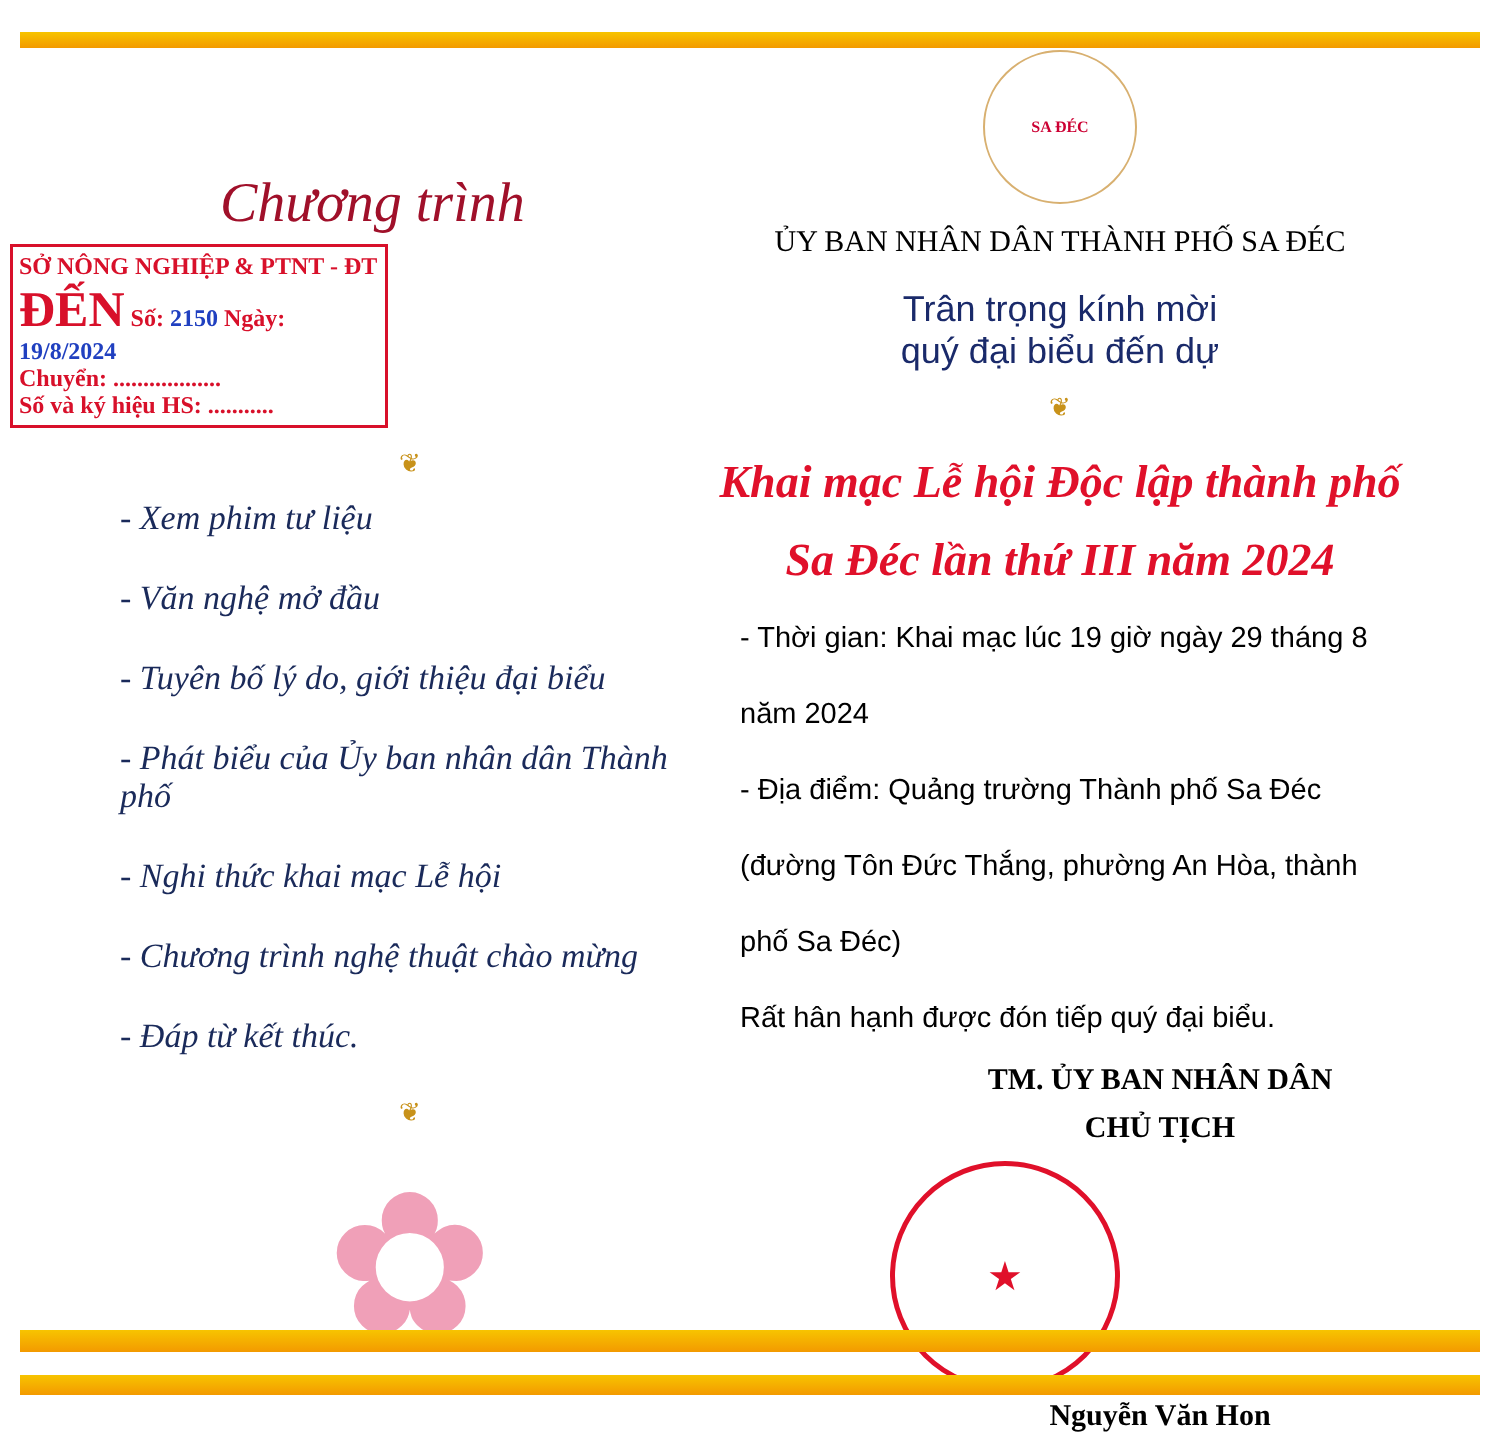Chương trình
SỞ NÔNG NGHIỆP & PTNT - ĐT
ĐẾN Số: 2150 Ngày: 19/8/2024
Chuyển: ..................
Số và ký hiệu HS: ...........
❦
- Xem phim tư liệu
- Văn nghệ mở đầu
- Tuyên bố lý do, giới thiệu đại biểu
- Phát biểu của Ủy ban nhân dân Thành phố
- Nghi thức khai mạc Lễ hội
- Chương trình nghệ thuật chào mừng
- Đáp từ kết thúc.
❦
✿
SA ĐÉC
ỦY BAN NHÂN DÂN THÀNH PHỐ SA ĐÉC
Trân trọng kính mời
quý đại biểu đến dự
❦
Khai mạc Lễ hội Độc lập thành phố
Sa Đéc lần thứ III năm 2024
- Thời gian: Khai mạc lúc 19 giờ ngày 29 tháng 8 năm 2024
- Địa điểm: Quảng trường Thành phố Sa Đéc
(đường Tôn Đức Thắng, phường An Hòa, thành phố Sa Đéc)
Rất hân hạnh được đón tiếp quý đại biểu.
TM. ỦY BAN NHÂN DÂN
CHỦ TỊCH
★
Nguyễn Văn Hon